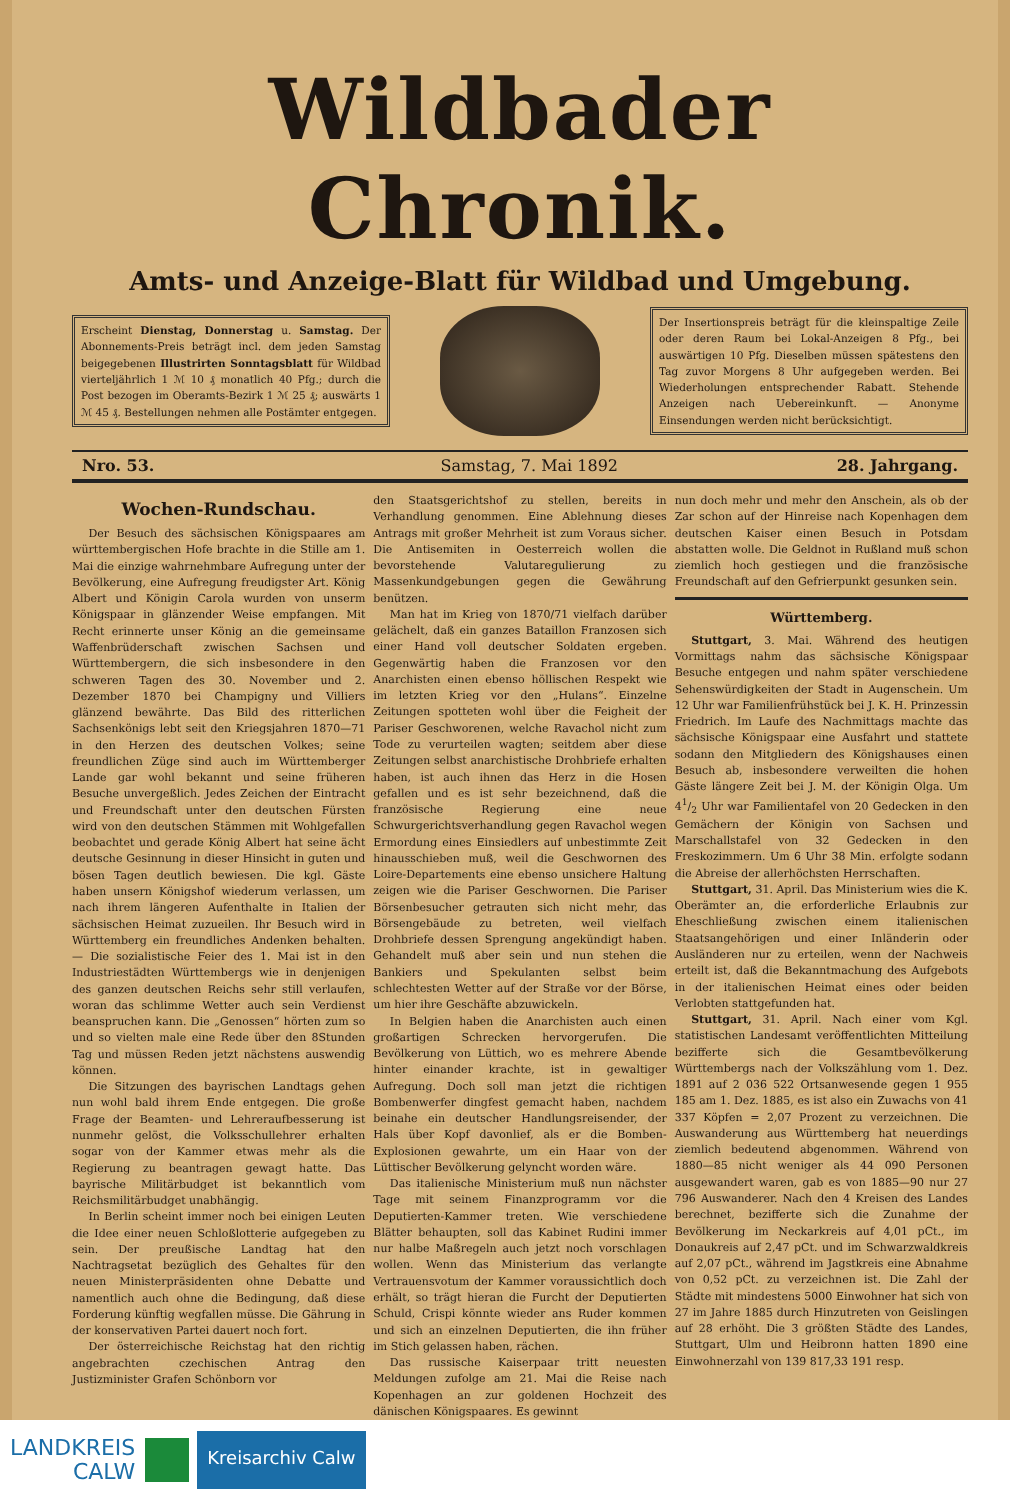Wildbader Chronik.
Amts- und Anzeige-Blatt für Wildbad und Umgebung.
Erscheint Dienstag, Donnerstag u. Samstag. Der Abonnements-Preis beträgt incl. dem jeden Samstag beigegebenen Illustrirten Sonntagsblatt für Wildbad vierteljährlich 1 ℳ 10 ₰ monatlich 40 Pfg.; durch die Post bezogen im Oberamts-Bezirk 1 ℳ 25 ₰; auswärts 1 ℳ 45 ₰. Bestellungen nehmen alle Postämter entgegen.
Der Insertionspreis beträgt für die kleinspaltige Zeile oder deren Raum bei Lokal-Anzeigen 8 Pfg., bei auswärtigen 10 Pfg. Dieselben müssen spätestens den Tag zuvor Morgens 8 Uhr aufgegeben werden. Bei Wiederholungen entsprechender Rabatt. Stehende Anzeigen nach Uebereinkunft. — Anonyme Einsendungen werden nicht berücksichtigt.
Nro. 53. Samstag, 7. Mai 1892 28. Jahrgang.
Wochen-Rundschau.
Der Besuch des sächsischen Königspaares am württembergischen Hofe brachte in die Stille am 1. Mai die einzige wahrnehmbare Aufregung unter der Bevölkerung, eine Aufregung freudigster Art. König Albert und Königin Carola wurden von unserm Königspaar in glänzender Weise empfangen. Mit Recht erinnerte unser König an die gemeinsame Waffenbrüderschaft zwischen Sachsen und Württembergern, die sich insbesondere in den schweren Tagen des 30. November und 2. Dezember 1870 bei Champigny und Villiers glänzend bewährte. Das Bild des ritterlichen Sachsenkönigs lebt seit den Kriegsjahren 1870—71 in den Herzen des deutschen Volkes; seine freundlichen Züge sind auch im Württemberger Lande gar wohl bekannt und seine früheren Besuche unvergeßlich. Jedes Zeichen der Eintracht und Freundschaft unter den deutschen Fürsten wird von den deutschen Stämmen mit Wohlgefallen beobachtet und gerade König Albert hat seine ächt deutsche Gesinnung in dieser Hinsicht in guten und bösen Tagen deutlich bewiesen. Die kgl. Gäste haben unsern Königshof wiederum verlassen, um nach ihrem längeren Aufenthalte in Italien der sächsischen Heimat zuzueilen. Ihr Besuch wird in Württemberg ein freundliches Andenken behalten. — Die sozialistische Feier des 1. Mai ist in den Industriestädten Württembergs wie in denjenigen des ganzen deutschen Reichs sehr still verlaufen, woran das schlimme Wetter auch sein Verdienst beanspruchen kann. Die „Genossen“ hörten zum so und so vielten male eine Rede über den 8Stunden Tag und müssen Reden jetzt nächstens auswendig können.
Die Sitzungen des bayrischen Landtags gehen nun wohl bald ihrem Ende entgegen. Die große Frage der Beamten- und Lehreraufbesserung ist nunmehr gelöst, die Volksschullehrer erhalten sogar von der Kammer etwas mehr als die Regierung zu beantragen gewagt hatte. Das bayrische Militärbudget ist bekanntlich vom Reichsmilitärbudget unabhängig.
In Berlin scheint immer noch bei einigen Leuten die Idee einer neuen Schloßlotterie aufgegeben zu sein. Der preußische Landtag hat den Nachtragsetat bezüglich des Gehaltes für den neuen Ministerpräsidenten ohne Debatte und namentlich auch ohne die Bedingung, daß diese Forderung künftig wegfallen müsse. Die Gährung in der konservativen Partei dauert noch fort.
Der österreichische Reichstag hat den richtig angebrachten czechischen Antrag den Justizminister Grafen Schönborn vor
den Staatsgerichtshof zu stellen, bereits in Verhandlung genommen. Eine Ablehnung dieses Antrags mit großer Mehrheit ist zum Voraus sicher. Die Antisemiten in Oesterreich wollen die bevorstehende Valutaregulierung zu Massenkundgebungen gegen die Gewährung benützen.
Man hat im Krieg von 1870/71 vielfach darüber gelächelt, daß ein ganzes Bataillon Franzosen sich einer Hand voll deutscher Soldaten ergeben. Gegenwärtig haben die Franzosen vor den Anarchisten einen ebenso höllischen Respekt wie im letzten Krieg vor den „Hulans“. Einzelne Zeitungen spotteten wohl über die Feigheit der Pariser Geschworenen, welche Ravachol nicht zum Tode zu verurteilen wagten; seitdem aber diese Zeitungen selbst anarchistische Drohbriefe erhalten haben, ist auch ihnen das Herz in die Hosen gefallen und es ist sehr bezeichnend, daß die französische Regierung eine neue Schwurgerichtsverhandlung gegen Ravachol wegen Ermordung eines Einsiedlers auf unbestimmte Zeit hinausschieben muß, weil die Geschwornen des Loire-Departements eine ebenso unsichere Haltung zeigen wie die Pariser Geschwornen. Die Pariser Börsenbesucher getrauten sich nicht mehr, das Börsengebäude zu betreten, weil vielfach Drohbriefe dessen Sprengung angekündigt haben. Gehandelt muß aber sein und nun stehen die Bankiers und Spekulanten selbst beim schlechtesten Wetter auf der Straße vor der Börse, um hier ihre Geschäfte abzuwickeln.
In Belgien haben die Anarchisten auch einen großartigen Schrecken hervorgerufen. Die Bevölkerung von Lüttich, wo es mehrere Abende hinter einander krachte, ist in gewaltiger Aufregung. Doch soll man jetzt die richtigen Bombenwerfer dingfest gemacht haben, nachdem beinahe ein deutscher Handlungsreisender, der Hals über Kopf davonlief, als er die Bomben-Explosionen gewahrte, um ein Haar von der Lüttischer Bevölkerung gelyncht worden wäre.
Das italienische Ministerium muß nun nächster Tage mit seinem Finanzprogramm vor die Deputierten-Kammer treten. Wie verschiedene Blätter behaupten, soll das Kabinet Rudini immer nur halbe Maßregeln auch jetzt noch vorschlagen wollen. Wenn das Ministerium das verlangte Vertrauensvotum der Kammer voraussichtlich doch erhält, so trägt hieran die Furcht der Deputierten Schuld, Crispi könnte wieder ans Ruder kommen und sich an einzelnen Deputierten, die ihn früher im Stich gelassen haben, rächen.
Das russische Kaiserpaar tritt neuesten Meldungen zufolge am 21. Mai die Reise nach Kopenhagen an zur goldenen Hochzeit des dänischen Königspaares. Es gewinnt
nun doch mehr und mehr den Anschein, als ob der Zar schon auf der Hinreise nach Kopenhagen dem deutschen Kaiser einen Besuch in Potsdam abstatten wolle. Die Geldnot in Rußland muß schon ziemlich hoch gestiegen und die französische Freundschaft auf den Gefrierpunkt gesunken sein.
Württemberg.
Stuttgart, 3. Mai. Während des heutigen Vormittags nahm das sächsische Königspaar Besuche entgegen und nahm später verschiedene Sehenswürdigkeiten der Stadt in Augenschein. Um 12 Uhr war Familienfrühstück bei J. K. H. Prinzessin Friedrich. Im Laufe des Nachmittags machte das sächsische Königspaar eine Ausfahrt und stattete sodann den Mitgliedern des Königshauses einen Besuch ab, insbesondere verweilten die hohen Gäste längere Zeit bei J. M. der Königin Olga. Um 41/2 Uhr war Familientafel von 20 Gedecken in den Gemächern der Königin von Sachsen und Marschallstafel von 32 Gedecken in den Freskozimmern. Um 6 Uhr 38 Min. erfolgte sodann die Abreise der allerhöchsten Herrschaften.
Stuttgart, 31. April. Das Ministerium wies die K. Oberämter an, die erforderliche Erlaubnis zur Eheschließung zwischen einem italienischen Staatsangehörigen und einer Inländerin oder Ausländeren nur zu erteilen, wenn der Nachweis erteilt ist, daß die Bekanntmachung des Aufgebots in der italienischen Heimat eines oder beiden Verlobten stattgefunden hat.
Stuttgart, 31. April. Nach einer vom Kgl. statistischen Landesamt veröffentlichten Mitteilung bezifferte sich die Gesamtbevölkerung Württembergs nach der Volkszählung vom 1. Dez. 1891 auf 2 036 522 Ortsanwesende gegen 1 955 185 am 1. Dez. 1885, es ist also ein Zuwachs von 41 337 Köpfen = 2,07 Prozent zu verzeichnen. Die Auswanderung aus Württemberg hat neuerdings ziemlich bedeutend abgenommen. Während von 1880—85 nicht weniger als 44 090 Personen ausgewandert waren, gab es von 1885—90 nur 27 796 Auswanderer. Nach den 4 Kreisen des Landes berechnet, bezifferte sich die Zunahme der Bevölkerung im Neckarkreis auf 4,01 pCt., im Donaukreis auf 2,47 pCt. und im Schwarzwaldkreis auf 2,07 pCt., während im Jagstkreis eine Abnahme von 0,52 pCt. zu verzeichnen ist. Die Zahl der Städte mit mindestens 5000 Einwohner hat sich von 27 im Jahre 1885 durch Hinzutreten von Geislingen auf 28 erhöht. Die 3 größten Städte des Landes, Stuttgart, Ulm und Heibronn hatten 1890 eine Einwohnerzahl von 139 817,33 191 resp.
LANDKREIS
CALW
Kreisarchiv Calw